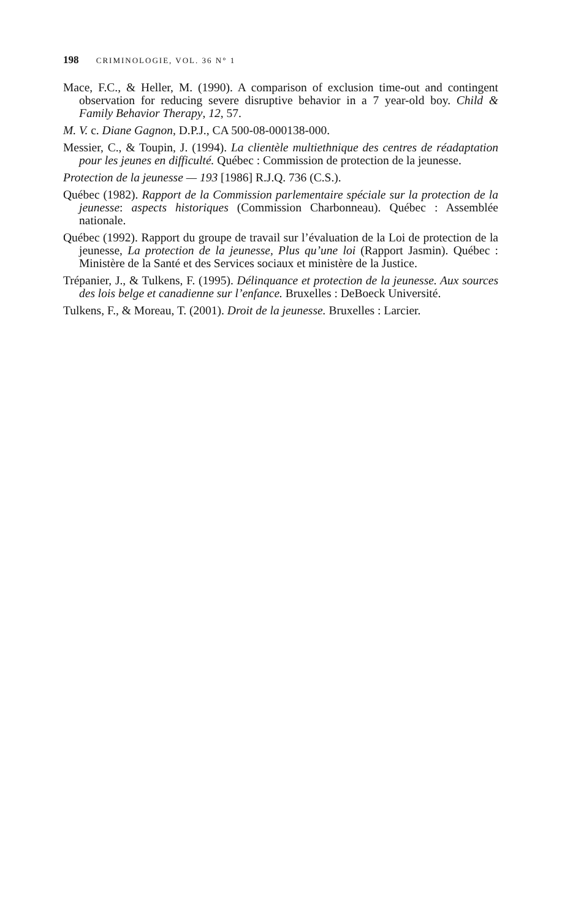198 CRIMINOLOGIE, VOL. 36 N° 1
Mace, F.C., & Heller, M. (1990). A comparison of exclusion time-out and contingent observation for reducing severe disruptive behavior in a 7 year-old boy. Child & Family Behavior Therapy, 12, 57.
M. V. c. Diane Gagnon, D.P.J., CA 500-08-000138-000.
Messier, C., & Toupin, J. (1994). La clientèle multiethnique des centres de réadaptation pour les jeunes en difficulté. Québec : Commission de protection de la jeunesse.
Protection de la jeunesse — 193 [1986] R.J.Q. 736 (C.S.).
Québec (1982). Rapport de la Commission parlementaire spéciale sur la protection de la jeunesse: aspects historiques (Commission Charbonneau). Québec : Assemblée nationale.
Québec (1992). Rapport du groupe de travail sur l’évaluation de la Loi de protection de la jeunesse, La protection de la jeunesse, Plus qu’une loi (Rapport Jasmin). Québec : Ministère de la Santé et des Services sociaux et ministère de la Justice.
Trépanier, J., & Tulkens, F. (1995). Délinquance et protection de la jeunesse. Aux sources des lois belge et canadienne sur l’enfance. Bruxelles : DeBoeck Université.
Tulkens, F., & Moreau, T. (2001). Droit de la jeunesse. Bruxelles : Larcier.